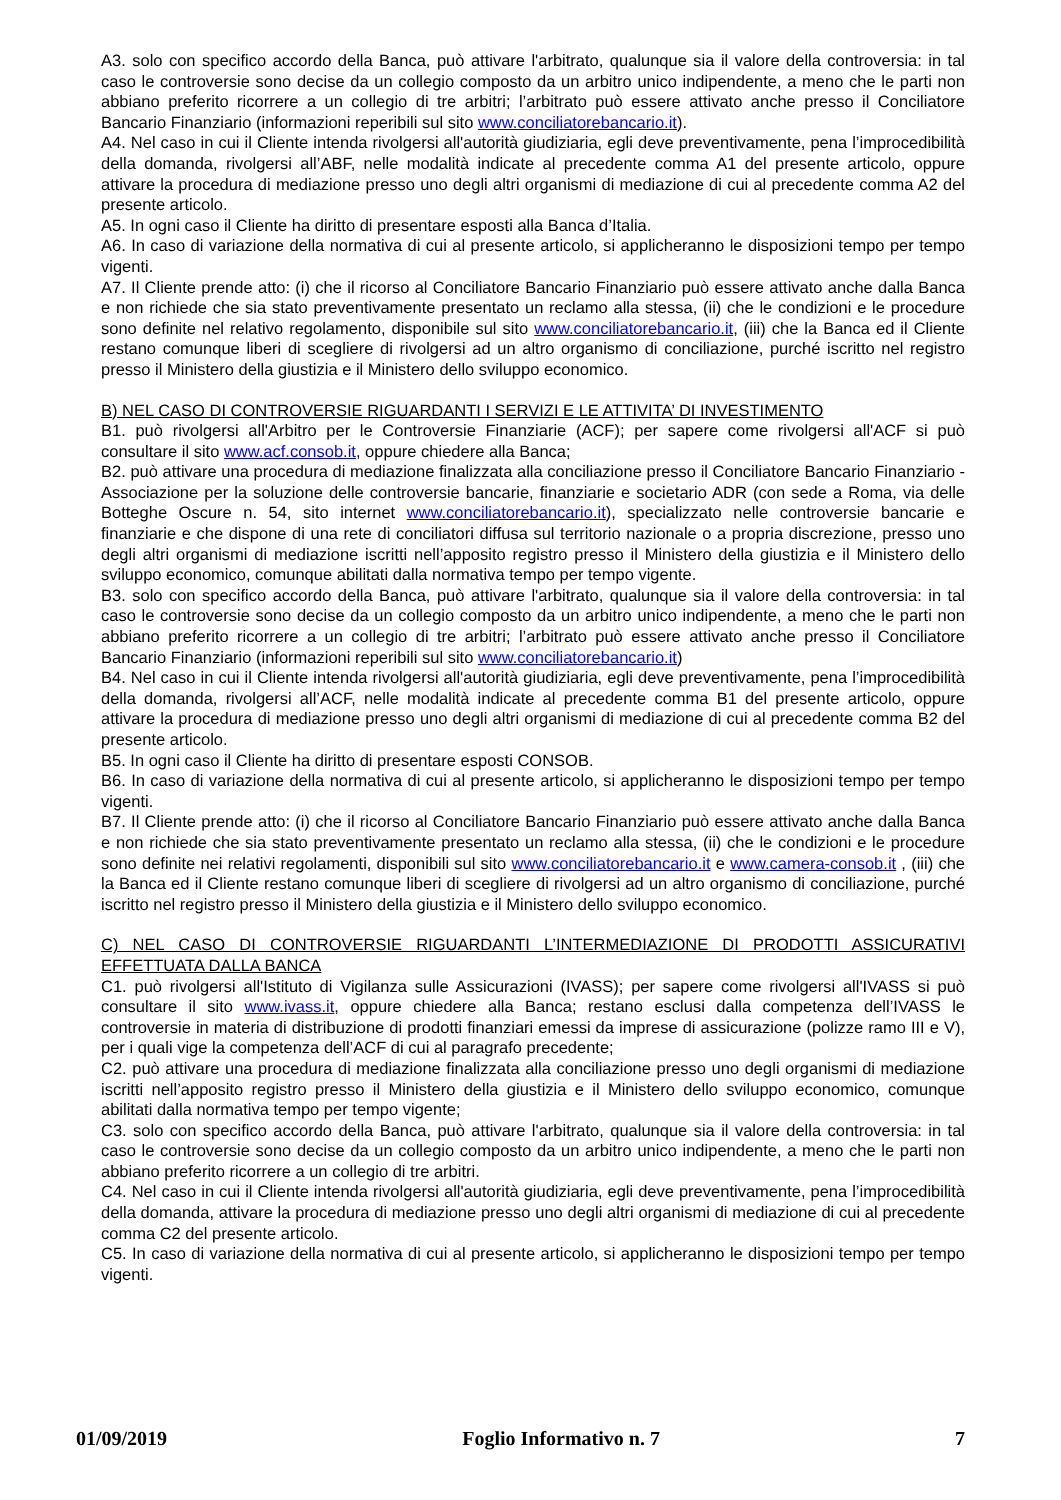A3. solo con specifico accordo della Banca, può attivare l'arbitrato, qualunque sia il valore della controversia: in tal caso le controversie sono decise da un collegio composto da un arbitro unico indipendente, a meno che le parti non abbiano preferito ricorrere a un collegio di tre arbitri; l’arbitrato può essere attivato anche presso il Conciliatore Bancario Finanziario (informazioni reperibili sul sito www.conciliatorebancario.it).
A4. Nel caso in cui il Cliente intenda rivolgersi all'autorità giudiziaria, egli deve preventivamente, pena l’improcedibilità della domanda, rivolgersi all’ABF, nelle modalità indicate al precedente comma A1 del presente articolo, oppure attivare la procedura di mediazione presso uno degli altri organismi di mediazione di cui al precedente comma A2 del presente articolo.
A5. In ogni caso il Cliente ha diritto di presentare esposti alla Banca d’Italia.
A6. In caso di variazione della normativa di cui al presente articolo, si applicheranno le disposizioni tempo per tempo vigenti.
A7. Il Cliente prende atto: (i) che il ricorso al Conciliatore Bancario Finanziario può essere attivato anche dalla Banca e non richiede che sia stato preventivamente presentato un reclamo alla stessa, (ii) che le condizioni e le procedure sono definite nel relativo regolamento, disponibile sul sito www.conciliatorebancario.it, (iii) che la Banca ed il Cliente restano comunque liberi di scegliere di rivolgersi ad un altro organismo di conciliazione, purché iscritto nel registro presso il Ministero della giustizia e il Ministero dello sviluppo economico.
B) NEL CASO DI CONTROVERSIE RIGUARDANTI I SERVIZI E LE ATTIVITA’ DI INVESTIMENTO
B1. può rivolgersi all'Arbitro per le Controversie Finanziarie (ACF); per sapere come rivolgersi all'ACF si può consultare il sito www.acf.consob.it, oppure chiedere alla Banca;
B2. può attivare una procedura di mediazione finalizzata alla conciliazione presso il Conciliatore Bancario Finanziario - Associazione per la soluzione delle controversie bancarie, finanziarie e societario ADR (con sede a Roma, via delle Botteghe Oscure n. 54, sito internet www.conciliatorebancario.it), specializzato nelle controversie bancarie e finanziarie e che dispone di una rete di conciliatori diffusa sul territorio nazionale o a propria discrezione, presso uno degli altri organismi di mediazione iscritti nell’apposito registro presso il Ministero della giustizia e il Ministero dello sviluppo economico, comunque abilitati dalla normativa tempo per tempo vigente.
B3. solo con specifico accordo della Banca, può attivare l'arbitrato, qualunque sia il valore della controversia: in tal caso le controversie sono decise da un collegio composto da un arbitro unico indipendente, a meno che le parti non abbiano preferito ricorrere a un collegio di tre arbitri; l’arbitrato può essere attivato anche presso il Conciliatore Bancario Finanziario (informazioni reperibili sul sito www.conciliatorebancario.it)
B4. Nel caso in cui il Cliente intenda rivolgersi all'autorità giudiziaria, egli deve preventivamente, pena l’improcedibilità della domanda, rivolgersi all’ACF, nelle modalità indicate al precedente comma B1 del presente articolo, oppure attivare la procedura di mediazione presso uno degli altri organismi di mediazione di cui al precedente comma B2 del presente articolo.
B5. In ogni caso il Cliente ha diritto di presentare esposti CONSOB.
B6. In caso di variazione della normativa di cui al presente articolo, si applicheranno le disposizioni tempo per tempo vigenti.
B7. Il Cliente prende atto: (i) che il ricorso al Conciliatore Bancario Finanziario può essere attivato anche dalla Banca e non richiede che sia stato preventivamente presentato un reclamo alla stessa, (ii) che le condizioni e le procedure sono definite nei relativi regolamenti, disponibili sul sito www.conciliatorebancario.it e www.camera-consob.it , (iii) che la Banca ed il Cliente restano comunque liberi di scegliere di rivolgersi ad un altro organismo di conciliazione, purché iscritto nel registro presso il Ministero della giustizia e il Ministero dello sviluppo economico.
C) NEL CASO DI CONTROVERSIE RIGUARDANTI L’INTERMEDIAZIONE DI PRODOTTI ASSICURATIVI EFFETTUATA DALLA BANCA
C1. può rivolgersi all'Istituto di Vigilanza sulle Assicurazioni (IVASS); per sapere come rivolgersi all'IVASS si può consultare il sito www.ivass.it, oppure chiedere alla Banca; restano esclusi dalla competenza dell’IVASS le controversie in materia di distribuzione di prodotti finanziari emessi da imprese di assicurazione (polizze ramo III e V), per i quali vige la competenza dell’ACF di cui al paragrafo precedente;
C2. può attivare una procedura di mediazione finalizzata alla conciliazione presso uno degli organismi di mediazione iscritti nell’apposito registro presso il Ministero della giustizia e il Ministero dello sviluppo economico, comunque abilitati dalla normativa tempo per tempo vigente;
C3. solo con specifico accordo della Banca, può attivare l'arbitrato, qualunque sia il valore della controversia: in tal caso le controversie sono decise da un collegio composto da un arbitro unico indipendente, a meno che le parti non abbiano preferito ricorrere a un collegio di tre arbitri.
C4. Nel caso in cui il Cliente intenda rivolgersi all'autorità giudiziaria, egli deve preventivamente, pena l’improcedibilità della domanda, attivare la procedura di mediazione presso uno degli altri organismi di mediazione di cui al precedente comma C2 del presente articolo.
C5. In caso di variazione della normativa di cui al presente articolo, si applicheranno le disposizioni tempo per tempo vigenti.
01/09/2019 Foglio Informativo n. 7 7